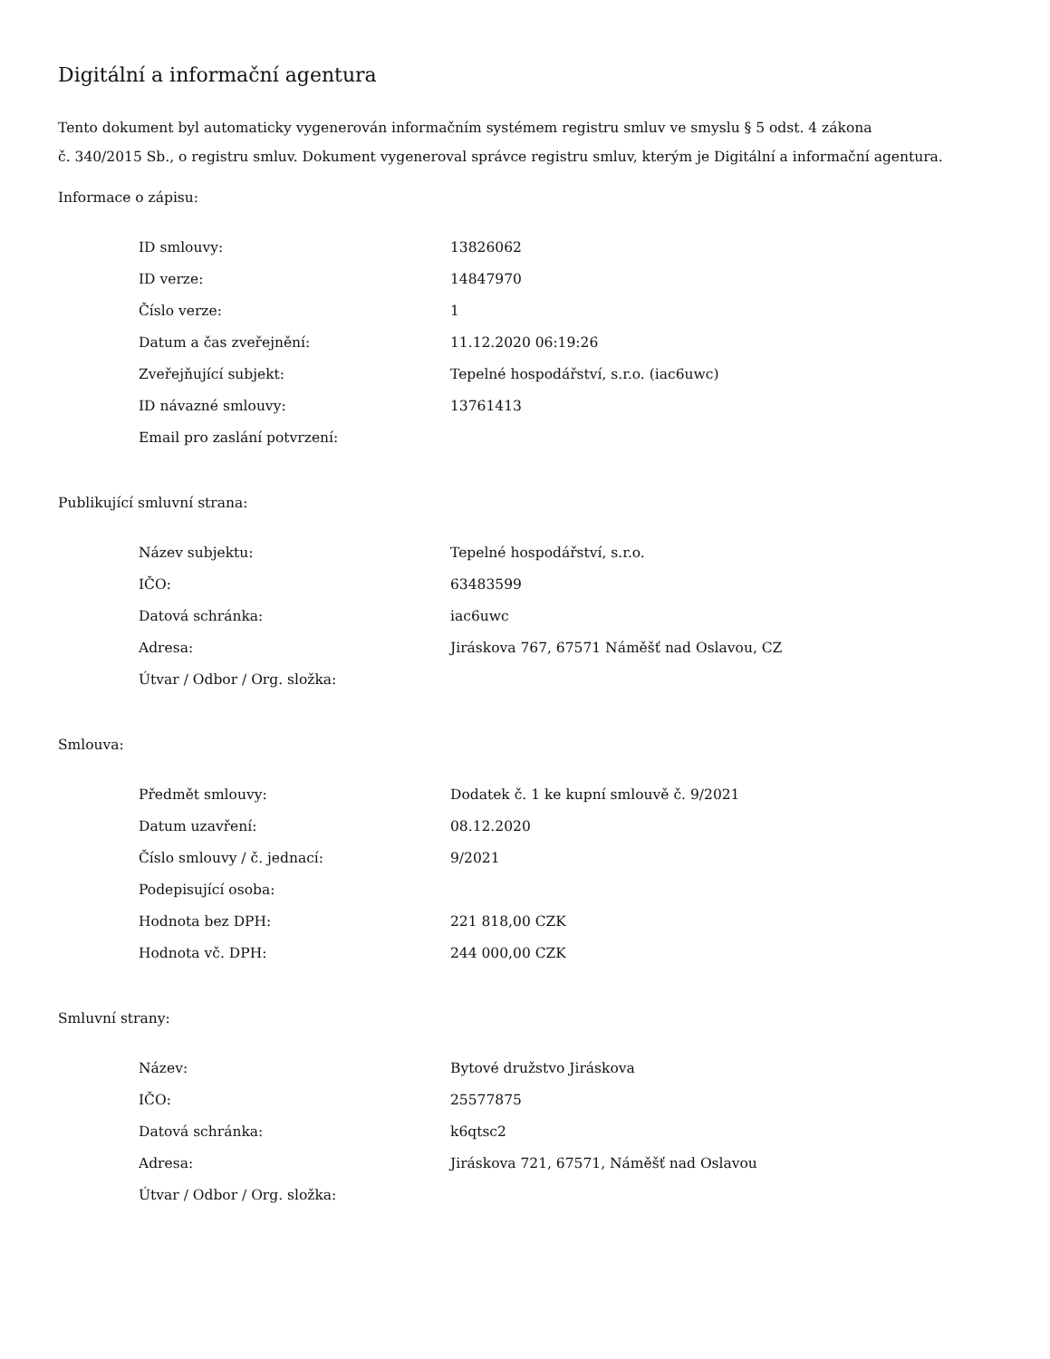Digitální a informační agentura
Tento dokument byl automaticky vygenerován informačním systémem registru smluv ve smyslu § 5 odst. 4 zákona
č. 340/2015 Sb., o registru smluv. Dokument vygeneroval správce registru smluv, kterým je Digitální a informační agentura.
Informace o zápisu:
| ID smlouvy: | 13826062 |
| ID verze: | 14847970 |
| Číslo verze: | 1 |
| Datum a čas zveřejnění: | 11.12.2020 06:19:26 |
| Zveřejňující subjekt: | Tepelné hospodářství, s.r.o. (iac6uwc) |
| ID návazné smlouvy: | 13761413 |
| Email pro zaslání potvrzení: | |
Publikující smluvní strana:
| Název subjektu: | Tepelné hospodářství, s.r.o. |
| IČO: | 63483599 |
| Datová schránka: | iac6uwc |
| Adresa: | Jiráskova 767, 67571 Náměšť nad Oslavou, CZ |
| Útvar / Odbor / Org. složka: | |
Smlouva:
| Předmět smlouvy: | Dodatek č. 1 ke kupní smlouvě č. 9/2021 |
| Datum uzavření: | 08.12.2020 |
| Číslo smlouvy / č. jednací: | 9/2021 |
| Podepisující osoba: | |
| Hodnota bez DPH: | 221 818,00 CZK |
| Hodnota vč. DPH: | 244 000,00 CZK |
Smluvní strany:
| Název: | Bytové družstvo Jiráskova |
| IČO: | 25577875 |
| Datová schránka: | k6qtsc2 |
| Adresa: | Jiráskova 721, 67571, Náměšť nad Oslavou |
| Útvar / Odbor / Org. složka: | |